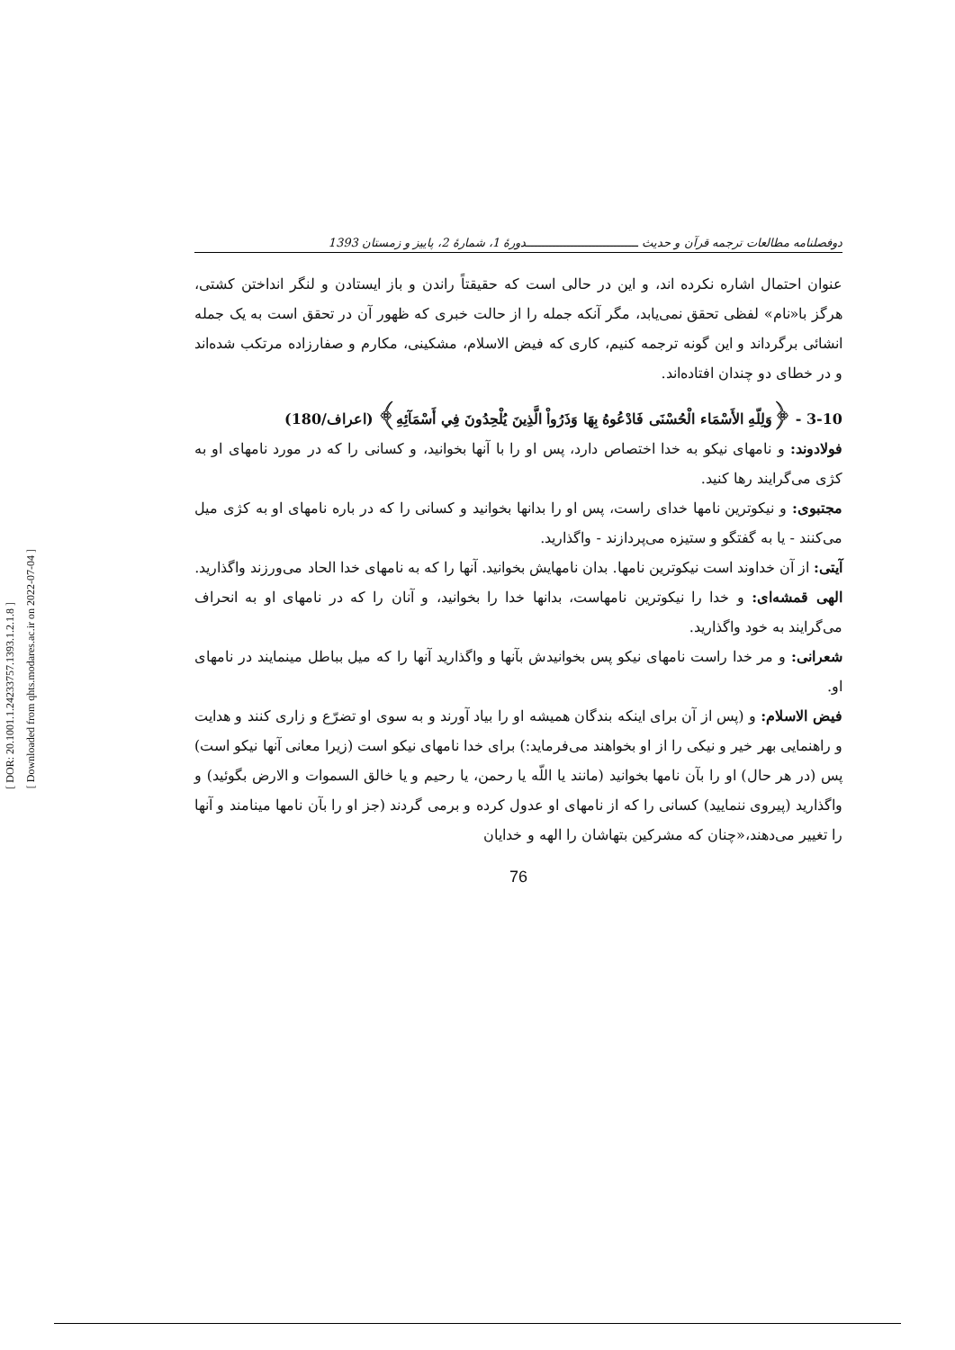[ DOR: 20.1001.1.24233757.1393.1.2.1.8 ]
[ Downloaded from qhts.modares.ac.ir on 2022-07-04 ]
دوفصلنامه مطالعات ترجمه قرآن و حدیث ـــــــــــــــــــــــــــــــدورهٔ 1، شمارهٔ 2، پاییز و زمستان 1393
عنوان احتمال اشاره نکرده اند، و این در حالی است که حقیقتاً راندن و باز ایستادن و لنگر انداختن کشتی، هرگز با«نام» لفظی تحقق نمی‌یابد، مگر آنکه جمله را از حالت خبری که ظهور آن در تحقق است به یک جمله انشائی برگرداند و این گونه ترجمه کنیم، کاری که فیض الاسلام، مشکینی، مکارم و صفارزاده مرتکب شده‌اند و در خطای دو چندان افتاده‌اند.
3-10 - ﴿وَلِلّهِ الأَسْمَاء الْحُسْنَى فَادْعُوهُ بِهَا وَذَرُواْ الَّذِينَ يُلْحِدُونَ فِي أَسْمَآئِهِ﴾ (اعراف/180)
فولادوند: و نامهای نیکو به خدا اختصاص دارد، پس او را با آنها بخوانید، و کسانی را که در مورد نامهای او به کژی می‌گرایند رها کنید.
مجتبوی: و نیکوترین نامها خدای راست، پس او را بدانها بخوانید و کسانی را که در باره نامهای او به کژی میل می‌کنند - یا به گفتگو و ستیزه می‌پردازند - واگذارید.
آیتی: از آن خداوند است نیکوترین نامها. بدان نامهایش بخوانید. آنها را که به نامهای خدا الحاد می‌ورزند واگذارید.
الهی قمشه‌ای: و خدا را نیکوترین نامهاست، بدانها خدا را بخوانید، و آنان را که در نامهای او به انحراف می‌گرایند به خود واگذارید.
شعرانی: و مر خدا راست نامهای نیکو پس بخوانیدش بآنها و واگذارید آنها را که میل بباطل مینمایند در نامهای او.
فیض الاسلام: و (پس از آن برای اینکه بندگان همیشه او را بیاد آورند و به سوی او تضرّع و زاری کنند و هدایت و راهنمایی بهر خیر و نیکی را از او بخواهند می‌فرماید:) برای خدا نامهای نیکو است (زیرا معانی آنها نیکو است) پس (در هر حال) او را بآن نامها بخوانید (مانند یا اللّه یا رحمن، یا رحیم و یا خالق السموات و الارض بگوئید) و واگذارید (پیروی ننمایید) کسانی را که از نامهای او عدول کرده و برمی گردند (جز او را بآن نامها مینامند و آنها را تغییر می‌دهند،«چنان که مشرکین بتهاشان را الهه و خدایان
76